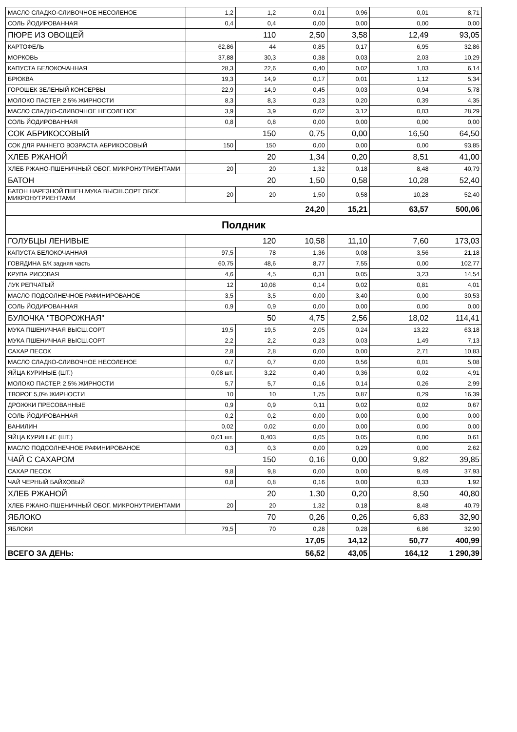| МАСЛО СЛАДКО-СЛИВОЧНОЕ НЕСОЛЕНОЕ | 1,2 | 1,2 | 0,01 | 0,96 | 0,01 | 8,71 |
| СОЛЬ ЙОДИРОВАННАЯ | 0,4 | 0,4 | 0,00 | 0,00 | 0,00 | 0,00 |
| ПЮРЕ ИЗ ОВОЩЕЙ | 110 | | 2,50 | 3,58 | 12,49 | 93,05 |
| КАРТОФЕЛЬ | 62,86 | 44 | 0,85 | 0,17 | 6,95 | 32,86 |
| МОРКОВЬ | 37,88 | 30,3 | 0,38 | 0,03 | 2,03 | 10,29 |
| КАПУСТА БЕЛОКОЧАННАЯ | 28,3 | 22,6 | 0,40 | 0,02 | 1,03 | 6,14 |
| БРЮКВА | 19,3 | 14,9 | 0,17 | 0,01 | 1,12 | 5,34 |
| ГОРОШЕК ЗЕЛЕНЫЙ КОНСЕРВЫ | 22,9 | 14,9 | 0,45 | 0,03 | 0,94 | 5,78 |
| МОЛОКО ПАСТЕР. 2,5% ЖИРНОСТИ | 8,3 | 8,3 | 0,23 | 0,20 | 0,39 | 4,35 |
| МАСЛО СЛАДКО-СЛИВОЧНОЕ НЕСОЛЕНОЕ | 3,9 | 3,9 | 0,02 | 3,12 | 0,03 | 28,29 |
| СОЛЬ ЙОДИРОВАННАЯ | 0,8 | 0,8 | 0,00 | 0,00 | 0,00 | 0,00 |
| СОК АБРИКОСОВЫЙ | 150 | | 0,75 | 0,00 | 16,50 | 64,50 |
| СОК ДЛЯ РАННЕГО ВОЗРАСТА АБРИКОСОВЫЙ | 150 | 150 | 0,00 | 0,00 | 0,00 | 93,85 |
| ХЛЕБ РЖАНОЙ | 20 | | 1,34 | 0,20 | 8,51 | 41,00 |
| ХЛЕБ РЖАНО-ПШЕНИЧНЫЙ ОБОГ. МИКРОНУТРИЕНТАМИ | 20 | 20 | 1,32 | 0,18 | 8,48 | 40,79 |
| БАТОН | 20 | | 1,50 | 0,58 | 10,28 | 52,40 |
| БАТОН НАРЕЗНОЙ ПШЕН.МУКА ВЫСШ.СОРТ ОБОГ. МИКРОНУТРИЕНТАМИ | 20 | 20 | 1,50 | 0,58 | 10,28 | 52,40 |
| | | | 24,20 | 15,21 | 63,57 | 500,06 |
| Полдник | | | | | | |
| ГОЛУБЦЫ ЛЕНИВЫЕ | 120 | | 10,58 | 11,10 | 7,60 | 173,03 |
| КАПУСТА БЕЛОКОЧАННАЯ | 97,5 | 78 | 1,36 | 0,08 | 3,56 | 21,18 |
| ГОВЯДИНА Б/К задняя часть | 60,75 | 48,6 | 8,77 | 7,55 | 0,00 | 102,77 |
| КРУПА РИСОВАЯ | 4,6 | 4,5 | 0,31 | 0,05 | 3,23 | 14,54 |
| ЛУК РЕПЧАТЫЙ | 12 | 10,08 | 0,14 | 0,02 | 0,81 | 4,01 |
| МАСЛО ПОДСОЛНЕЧНОЕ РАФИНИРОВАНОЕ | 3,5 | 3,5 | 0,00 | 3,40 | 0,00 | 30,53 |
| СОЛЬ ЙОДИРОВАННАЯ | 0,9 | 0,9 | 0,00 | 0,00 | 0,00 | 0,00 |
| БУЛОЧКА "ТВОРОЖНАЯ" | 50 | | 4,75 | 2,56 | 18,02 | 114,41 |
| МУКА ПШЕНИЧНАЯ ВЫСШ.СОРТ | 19,5 | 19,5 | 2,05 | 0,24 | 13,22 | 63,18 |
| МУКА ПШЕНИЧНАЯ ВЫСШ.СОРТ | 2,2 | 2,2 | 0,23 | 0,03 | 1,49 | 7,13 |
| САХАР ПЕСОК | 2,8 | 2,8 | 0,00 | 0,00 | 2,71 | 10,83 |
| МАСЛО СЛАДКО-СЛИВОЧНОЕ НЕСОЛЕНОЕ | 0,7 | 0,7 | 0,00 | 0,56 | 0,01 | 5,08 |
| ЯЙЦА КУРИНЫЕ (ШТ.) | 0,08 шт. | 3,22 | 0,40 | 0,36 | 0,02 | 4,91 |
| МОЛОКО ПАСТЕР. 2,5% ЖИРНОСТИ | 5,7 | 5,7 | 0,16 | 0,14 | 0,26 | 2,99 |
| ТВОРОГ 5,0% ЖИРНОСТИ | 10 | 10 | 1,75 | 0,87 | 0,29 | 16,39 |
| ДРОЖЖИ ПРЕСОВАННЫЕ | 0,9 | 0,9 | 0,11 | 0,02 | 0,02 | 0,67 |
| СОЛЬ ЙОДИРОВАННАЯ | 0,2 | 0,2 | 0,00 | 0,00 | 0,00 | 0,00 |
| ВАНИЛИН | 0,02 | 0,02 | 0,00 | 0,00 | 0,00 | 0,00 |
| ЯЙЦА КУРИНЫЕ (ШТ.) | 0,01 шт. | 0,403 | 0,05 | 0,05 | 0,00 | 0,61 |
| МАСЛО ПОДСОЛНЕЧНОЕ РАФИНИРОВАНОЕ | 0,3 | 0,3 | 0,00 | 0,29 | 0,00 | 2,62 |
| ЧАЙ С САХАРОМ | 150 | | 0,16 | 0,00 | 9,82 | 39,85 |
| САХАР ПЕСОК | 9,8 | 9,8 | 0,00 | 0,00 | 9,49 | 37,93 |
| ЧАЙ ЧЕРНЫЙ БАЙХОВЫЙ | 0,8 | 0,8 | 0,16 | 0,00 | 0,33 | 1,92 |
| ХЛЕБ РЖАНОЙ | 20 | | 1,30 | 0,20 | 8,50 | 40,80 |
| ХЛЕБ РЖАНО-ПШЕНИЧНЫЙ ОБОГ. МИКРОНУТРИЕНТАМИ | 20 | 20 | 1,32 | 0,18 | 8,48 | 40,79 |
| ЯБЛОКО | 70 | | 0,26 | 0,26 | 6,83 | 32,90 |
| ЯБЛОКИ | 79,5 | 70 | 0,28 | 0,28 | 6,86 | 32,90 |
| | | | 17,05 | 14,12 | 50,77 | 400,99 |
| ВСЕГО ЗА ДЕНЬ: | | | 56,52 | 43,05 | 164,12 | 1 290,39 |